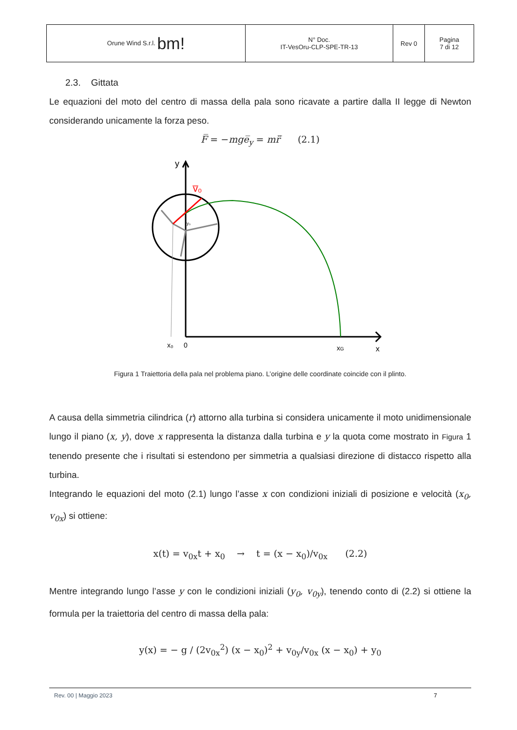| Orune Wind S.r.l. bm! | N° Doc. IT-VesOru-CLP-SPE-TR-13 | Rev 0 | Pagina 7 di 12 |
2.3. Gittata
Le equazioni del moto del centro di massa della pala sono ricavate a partire dalla II legge di Newton considerando unicamente la forza peso.
F̅ = −mge̅<sub>y</sub> = mr̈̅ (2.1)
v̅₀
y
x₀
0
xG
x
y₀
Figura 1 Traiettoria della pala nel problema piano. L’origine delle coordinate coincide con il plinto.
A causa della simmetria cilindrica (r) attorno alla turbina si considera unicamente il moto unidimensionale lungo il piano (x, y), dove x rappresenta la distanza dalla turbina e y la quota come mostrato in Figura 1 tenendo presente che i risultati si estendono per simmetria a qualsiasi direzione di distacco rispetto alla turbina.
Integrando le equazioni del moto (2.1) lungo l’asse x con condizioni iniziali di posizione e velocità (x<sub>0</sub>, v<sub>0x</sub>) si ottiene:
x(t) = v<sub>0x</sub>t + x<sub>0</sub> → t = (x − x<sub>0</sub>)/v<sub>0x</sub> (2.2)
Mentre integrando lungo l’asse y con le condizioni iniziali (y<sub>0</sub>, v<sub>0y</sub>), tenendo conto di (2.2) si ottiene la formula per la traiettoria del centro di massa della pala:
y(x) = − g / (2v<sub>0x</sub><sup>2</sup>) (x − x<sub>0</sub>)<sup>2</sup> + v<sub>0y</sub>/v<sub>0x</sub> (x − x<sub>0</sub>) + y<sub>0</sub>
Rev. 00 | Maggio 2023 7